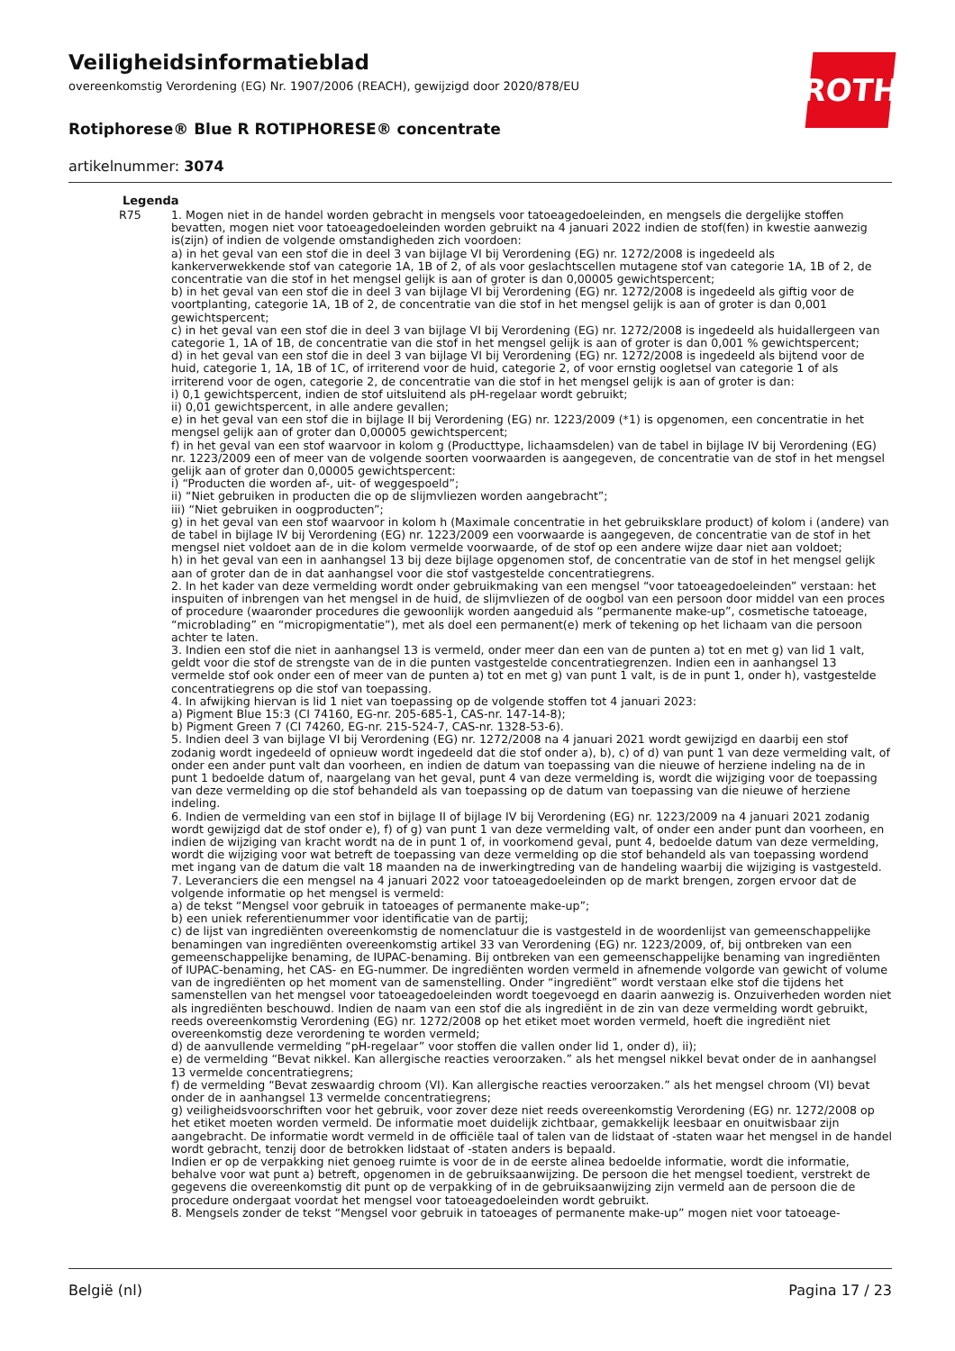ROTH
Veiligheidsinformatieblad
overeenkomstig Verordening (EG) Nr. 1907/2006 (REACH), gewijzigd door 2020/878/EU
Rotiphorese® Blue R ROTIPHORESE® concentrate
artikelnummer: 3074
Legenda
R75 1. Mogen niet in de handel worden gebracht in mengsels voor tatoeagedoeleinden, en mengsels die dergelijke stoffen bevatten, mogen niet voor tatoeagedoeleinden worden gebruikt na 4 januari 2022 indien de stof(fen) in kwestie aanwezig is(zijn) of indien de volgende omstandigheden zich voordoen:
a) in het geval van een stof die in deel 3 van bijlage VI bij Verordening (EG) nr. 1272/2008 is ingedeeld als kankerverwekkende stof van categorie 1A, 1B of 2, of als voor geslachtscellen mutagene stof van categorie 1A, 1B of 2, de concentratie van die stof in het mengsel gelijk is aan of groter is dan 0,00005 gewichtspercent;
b) in het geval van een stof die in deel 3 van bijlage VI bij Verordening (EG) nr. 1272/2008 is ingedeeld als giftig voor de voortplanting, categorie 1A, 1B of 2, de concentratie van die stof in het mengsel gelijk is aan of groter is dan 0,001 gewichtspercent;
c) in het geval van een stof die in deel 3 van bijlage VI bij Verordening (EG) nr. 1272/2008 is ingedeeld als huidallergeen van categorie 1, 1A of 1B, de concentratie van die stof in het mengsel gelijk is aan of groter is dan 0,001 % gewichtspercent;
d) in het geval van een stof die in deel 3 van bijlage VI bij Verordening (EG) nr. 1272/2008 is ingedeeld als bijtend voor de huid, categorie 1, 1A, 1B of 1C, of irriterend voor de huid, categorie 2, of voor ernstig oogletsel van categorie 1 of als irriterend voor de ogen, categorie 2, de concentratie van die stof in het mengsel gelijk is aan of groter is dan:
i) 0,1 gewichtspercent, indien de stof uitsluitend als pH-regelaar wordt gebruikt;
ii) 0,01 gewichtspercent, in alle andere gevallen;
e) in het geval van een stof die in bijlage II bij Verordening (EG) nr. 1223/2009 (*1) is opgenomen, een concentratie in het mengsel gelijk aan of groter dan 0,00005 gewichtspercent;
f) in het geval van een stof waarvoor in kolom g (Producttype, lichaamsdelen) van de tabel in bijlage IV bij Verordening (EG) nr. 1223/2009 een of meer van de volgende soorten voorwaarden is aangegeven, de concentratie van de stof in het mengsel gelijk aan of groter dan 0,00005 gewichtspercent:
i) “Producten die worden af-, uit- of weggespoeld”;
ii) “Niet gebruiken in producten die op de slijmvliezen worden aangebracht”;
iii) “Niet gebruiken in oogproducten”;
g) in het geval van een stof waarvoor in kolom h (Maximale concentratie in het gebruiksklare product) of kolom i (andere) van de tabel in bijlage IV bij Verordening (EG) nr. 1223/2009 een voorwaarde is aangegeven, de concentratie van de stof in het mengsel niet voldoet aan de in die kolom vermelde voorwaarde, of de stof op een andere wijze daar niet aan voldoet;
h) in het geval van een in aanhangsel 13 bij deze bijlage opgenomen stof, de concentratie van de stof in het mengsel gelijk aan of groter dan de in dat aanhangsel voor die stof vastgestelde concentratiegrens.
2. In het kader van deze vermelding wordt onder gebruikmaking van een mengsel “voor tatoeagedoeleinden” verstaan: het inspuiten of inbrengen van het mengsel in de huid, de slijmvliezen of de oogbol van een persoon door middel van een proces of procedure (waaronder procedures die gewoonlijk worden aangeduid als “permanente make-up”, cosmetische tatoeage, “microblading” en “micropigmentatie”), met als doel een permanent(e) merk of tekening op het lichaam van die persoon achter te laten.
3. Indien een stof die niet in aanhangsel 13 is vermeld, onder meer dan een van de punten a) tot en met g) van lid 1 valt, geldt voor die stof de strengste van de in die punten vastgestelde concentratiegrenzen. Indien een in aanhangsel 13 vermelde stof ook onder een of meer van de punten a) tot en met g) van punt 1 valt, is de in punt 1, onder h), vastgestelde concentratiegrens op die stof van toepassing.
4. In afwijking hiervan is lid 1 niet van toepassing op de volgende stoffen tot 4 januari 2023:
a) Pigment Blue 15:3 (CI 74160, EG-nr. 205-685-1, CAS-nr. 147-14-8);
b) Pigment Green 7 (CI 74260, EG-nr. 215-524-7, CAS-nr. 1328-53-6).
5. Indien deel 3 van bijlage VI bij Verordening (EG) nr. 1272/2008 na 4 januari 2021 wordt gewijzigd en daarbij een stof zodanig wordt ingedeeld of opnieuw wordt ingedeeld dat die stof onder a), b), c) of d) van punt 1 van deze vermelding valt, of onder een ander punt valt dan voorheen, en indien de datum van toepassing van die nieuwe of herziene indeling na de in punt 1 bedoelde datum of, naargelang van het geval, punt 4 van deze vermelding is, wordt die wijziging voor de toepassing van deze vermelding op die stof behandeld als van toepassing op de datum van toepassing van die nieuwe of herziene indeling.
6. Indien de vermelding van een stof in bijlage II of bijlage IV bij Verordening (EG) nr. 1223/2009 na 4 januari 2021 zodanig wordt gewijzigd dat de stof onder e), f) of g) van punt 1 van deze vermelding valt, of onder een ander punt dan voorheen, en indien de wijziging van kracht wordt na de in punt 1 of, in voorkomend geval, punt 4, bedoelde datum van deze vermelding, wordt die wijziging voor wat betreft de toepassing van deze vermelding op die stof behandeld als van toepassing wordend met ingang van de datum die valt 18 maanden na de inwerkingtreding van de handeling waarbij die wijziging is vastgesteld.
7. Leveranciers die een mengsel na 4 januari 2022 voor tatoeagedoeleinden op de markt brengen, zorgen ervoor dat de volgende informatie op het mengsel is vermeld:
a) de tekst “Mengsel voor gebruik in tatoeages of permanente make-up”;
b) een uniek referentienummer voor identificatie van de partij;
c) de lijst van ingrediënten overeenkomstig de nomenclatuur die is vastgesteld in de woordenlijst van gemeenschappelijke benamingen van ingrediënten overeenkomstig artikel 33 van Verordening (EG) nr. 1223/2009, of, bij ontbreken van een gemeenschappelijke benaming, de IUPAC-benaming. Bij ontbreken van een gemeenschappelijke benaming van ingrediënten of IUPAC-benaming, het CAS- en EG-nummer. De ingrediënten worden vermeld in afnemende volgorde van gewicht of volume van de ingrediënten op het moment van de samenstelling. Onder “ingrediënt” wordt verstaan elke stof die tijdens het samenstellen van het mengsel voor tatoeagedoeleinden wordt toegevoegd en daarin aanwezig is. Onzuiverheden worden niet als ingrediënten beschouwd. Indien de naam van een stof die als ingrediënt in de zin van deze vermelding wordt gebruikt, reeds overeenkomstig Verordening (EG) nr. 1272/2008 op het etiket moet worden vermeld, hoeft die ingrediënt niet overeenkomstig deze verordening te worden vermeld;
d) de aanvullende vermelding “pH-regelaar” voor stoffen die vallen onder lid 1, onder d), ii);
e) de vermelding “Bevat nikkel. Kan allergische reacties veroorzaken.” als het mengsel nikkel bevat onder de in aanhangsel 13 vermelde concentratiegrens;
f) de vermelding “Bevat zeswaardig chroom (VI). Kan allergische reacties veroorzaken.” als het mengsel chroom (VI) bevat onder de in aanhangsel 13 vermelde concentratiegrens;
g) veiligheidsvoorschriften voor het gebruik, voor zover deze niet reeds overeenkomstig Verordening (EG) nr. 1272/2008 op het etiket moeten worden vermeld. De informatie moet duidelijk zichtbaar, gemakkelijk leesbaar en onuitwisbaar zijn aangebracht. De informatie wordt vermeld in de officiële taal of talen van de lidstaat of -staten waar het mengsel in de handel wordt gebracht, tenzij door de betrokken lidstaat of -staten anders is bepaald.
Indien er op de verpakking niet genoeg ruimte is voor de in de eerste alinea bedoelde informatie, wordt die informatie, behalve voor wat punt a) betreft, opgenomen in de gebruiksaanwijzing. De persoon die het mengsel toedient, verstrekt de gegevens die overeenkomstig dit punt op de verpakking of in de gebruiksaanwijzing zijn vermeld aan de persoon die de procedure ondergaat voordat het mengsel voor tatoeagedoeleinden wordt gebruikt.
8. Mengsels zonder de tekst “Mengsel voor gebruik in tatoeages of permanente make-up” mogen niet voor tatoeage-
België (nl) Pagina 17 / 23